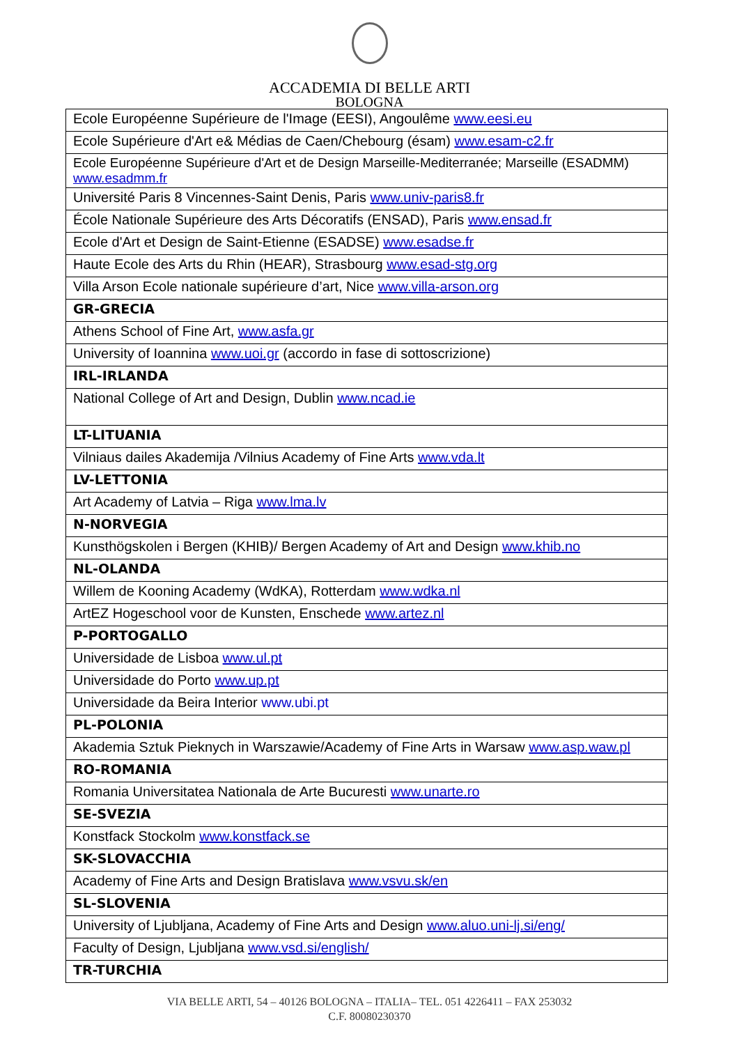ACCADEMIA DI BELLE ARTI
BOLOGNA
| Ecole Européenne Supérieure de l'Image (EESI), Angoulême www.eesi.eu |
| Ecole Supérieure d'Art e& Médias de Caen/Chebourg (ésam) www.esam-c2.fr |
| Ecole Européenne Supérieure d'Art et de Design Marseille-Mediterranée; Marseille (ESADMM) www.esadmm.fr |
| Université Paris 8 Vincennes-Saint Denis, Paris www.univ-paris8.fr |
| École Nationale Supérieure des Arts Décoratifs (ENSAD), Paris www.ensad.fr |
| Ecole d'Art et Design de Saint-Etienne (ESADSE) www.esadse.fr |
| Haute Ecole des Arts du Rhin (HEAR), Strasbourg www.esad-stg.org |
| Villa Arson Ecole nationale supérieure d’art, Nice www.villa-arson.org |
| GR-GRECIA |
| Athens School of Fine Art, www.asfa.gr |
| University of Ioannina www.uoi.gr (accordo in fase di sottoscrizione) |
| IRL-IRLANDA |
| National College of Art and Design, Dublin www.ncad.ie |
| LT-LITUANIA |
| Vilniaus dailes Akademija /Vilnius Academy of Fine Arts www.vda.lt |
| LV-LETTONIA |
| Art Academy of Latvia – Riga www.lma.lv |
| N-NORVEGIA |
| Kunsthögskolen i Bergen (KHIB)/ Bergen Academy of Art and Design www.khib.no |
| NL-OLANDA |
| Willem de Kooning Academy (WdKA), Rotterdam www.wdka.nl |
| ArtEZ Hogeschool voor de Kunsten, Enschede www.artez.nl |
| P-PORTOGALLO |
| Universidade de Lisboa www.ul.pt |
| Universidade do Porto www.up.pt |
| Universidade da Beira Interior www.ubi.pt |
| PL-POLONIA |
| Akademia Sztuk Pieknych in Warszawie/Academy of Fine Arts in Warsaw www.asp.waw.pl |
| RO-ROMANIA |
| Romania Universitatea Nationala de Arte Bucuresti www.unarte.ro |
| SE-SVEZIA |
| Konstfack Stockolm www.konstfack.se |
| SK-SLOVACCHIA |
| Academy of Fine Arts and Design Bratislava www.vsvu.sk/en |
| SL-SLOVENIA |
| University of Ljubljana, Academy of Fine Arts and Design www.aluo.uni-lj.si/eng/ |
| Faculty of Design, Ljubljana www.vsd.si/english/ |
| TR-TURCHIA |
VIA BELLE ARTI, 54 – 40126 BOLOGNA – ITALIA– TEL. 051 4226411 – FAX 253032
C.F. 80080230370